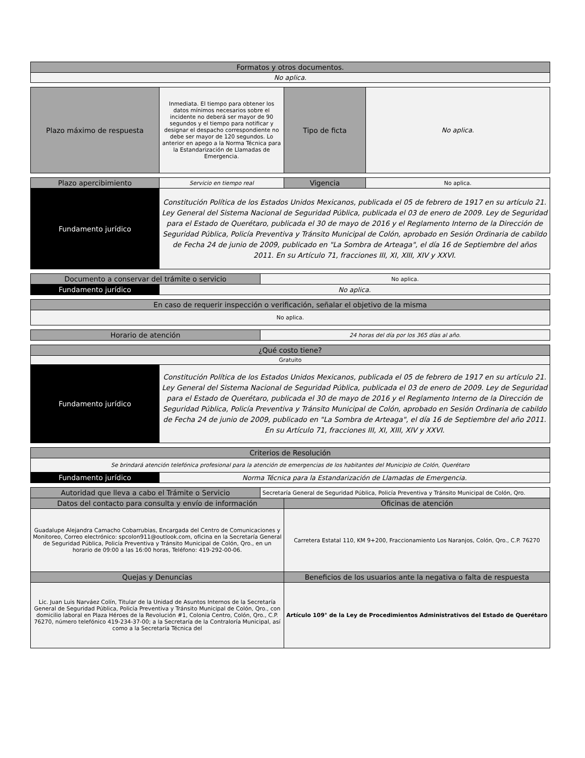| Formatos y otros documentos. |
| No aplica. |
| Plazo máximo de respuesta | Inmediata. El tiempo para obtener los datos mínimos necesarios sobre el incidente no deberá ser mayor de 90 segundos y el tiempo para notificar y designar el despacho correspondiente no debe ser mayor de 120 segundos. Lo anterior en apego a la Norma Técnica para la Estandarización de Llamadas de Emergencia. | Tipo de ficta | No aplica. |
| Plazo apercibimiento | Servicio en tiempo real | Vigencia | No aplica. |
| Fundamento jurídico | Constitución Política de los Estados Unidos Mexicanos, publicada el 05 de febrero de 1917 en su artículo 21. Ley General del Sistema Nacional de Seguridad Pública, publicada el 03 de enero de 2009. Ley de Seguridad para el Estado de Querétaro, publicada el 30 de mayo de 2016 y el Reglamento Interno de la Dirección de Seguridad Pública, Policía Preventiva y Tránsito Municipal de Colón, aprobado en Sesión Ordinaria de cabildo de Fecha 24 de junio de 2009, publicado en "La Sombra de Arteaga", el día 16 de Septiembre del años 2011. En su Artículo 71, fracciones III, XI, XIII, XIV y XXVI. | | |
| Documento a conservar del trámite o servicio | | No aplica. |
| Fundamento jurídico | No aplica. | |
| En caso de requerir inspección o verificación, señalar el objetivo de la misma |
| No aplica. |
| Horario de atención | 24 horas del día por los 365 días al año. |
| ¿Qué costo tiene? | |
| Gratuito | |
| Fundamento jurídico | Constitución Política de los Estados Unidos Mexicanos, publicada el 05 de febrero de 1917 en su artículo 21. Ley General del Sistema Nacional de Seguridad Pública, publicada el 03 de enero de 2009. Ley de Seguridad para el Estado de Querétaro, publicada el 30 de mayo de 2016 y el Reglamento Interno de la Dirección de Seguridad Pública, Policía Preventiva y Tránsito Municipal de Colón, aprobado en Sesión Ordinaria de cabildo de Fecha 24 de junio de 2009, publicado en "La Sombra de Arteaga", el día 16 de Septiembre del año 2011. En su Artículo 71, fracciones III, XI, XIII, XIV y XXVI. |
| Criterios de Resolución | |
| Se brindará atención telefónica profesional para la atención de emergencias de los habitantes del Municipio de Colón, Querétaro | |
| Fundamento jurídico | Norma Técnica para la Estandarización de Llamadas de Emergencia. |
| Autoridad que lleva a cabo el Trámite o Servicio | Secretaría General de Seguridad Pública, Policía Preventiva y Tránsito Municipal de Colón, Qro. | |
| Datos del contacto para consulta y envío de información | | Oficinas de atención |
| Guadalupe Alejandra Camacho Cobarrubias, Encargada del Centro de Comunicaciones y Monitoreo, Correo electrónico: spcolon911@outlook.com, oficina en la Secretaría General de Seguridad Pública, Policía Preventiva y Tránsito Municipal de Colón, Qro., en un horario de 09:00 a las 16:00 horas, Teléfono: 419-292-00-06. | | Carretera Estatal 110, KM 9+200, Fraccionamiento Los Naranjos, Colón, Qro., C.P. 76270 |
| Quejas y Denuncias | | Beneficios de los usuarios ante la negativa o falta de respuesta |
| Lic. Juan Luis Narváez Colín, Titular de la Unidad de Asuntos Internos de la Secretaría General de Seguridad Pública, Policía Preventiva y Tránsito Municipal de Colón, Qro., con domicilio laboral en Plaza Héroes de la Revolución #1, Colonia Centro, Colón, Qro., C.P. 76270, número telefónico 419-234-37-00; a la Secretaría de la Contraloría Municipal, así como a la Secretaría Técnica del | | Artículo 109° de la Ley de Procedimientos Administrativos del Estado de Querétaro |